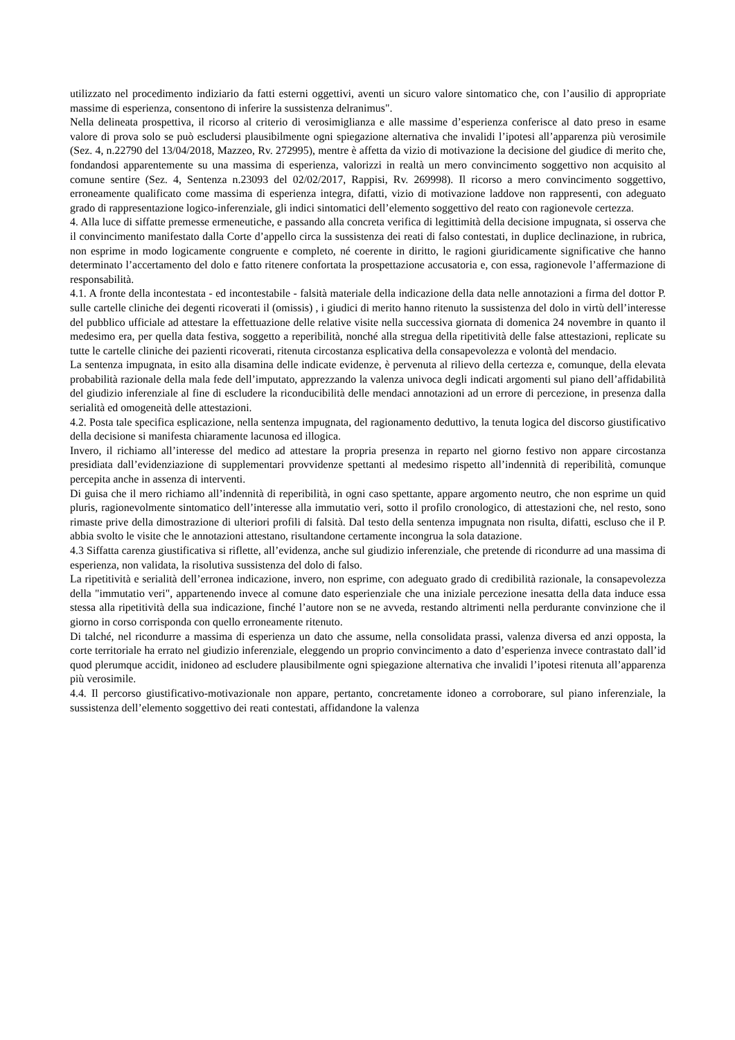utilizzato nel procedimento indiziario da fatti esterni oggettivi, aventi un sicuro valore sintomatico che, con l’ausilio di appropriate massime di esperienza, consentono di inferire la sussistenza delranimus".
Nella delineata prospettiva, il ricorso al criterio di verosimiglianza e alle massime d’esperienza conferisce al dato preso in esame valore di prova solo se può escludersi plausibilmente ogni spiegazione alternativa che invalidi l’ipotesi all’apparenza più verosimile (Sez. 4, n.22790 del 13/04/2018, Mazzeo, Rv. 272995), mentre è affetta da vizio di motivazione la decisione del giudice di merito che, fondandosi apparentemente su una massima di esperienza, valorizzi in realtà un mero convincimento soggettivo non acquisito al comune sentire (Sez. 4, Sentenza n.23093 del 02/02/2017, Rappisi, Rv. 269998). Il ricorso a mero convincimento soggettivo, erroneamente qualificato come massima di esperienza integra, difatti, vizio di motivazione laddove non rappresenti, con adeguato grado di rappresentazione logico-inferenziale, gli indici sintomatici dell’elemento soggettivo del reato con ragionevole certezza.
4. Alla luce di siffatte premesse ermeneutiche, e passando alla concreta verifica di legittimità della decisione impugnata, si osserva che il convincimento manifestato dalla Corte d’appello circa la sussistenza dei reati di falso contestati, in duplice declinazione, in rubrica, non esprime in modo logicamente congruente e completo, né coerente in diritto, le ragioni giuridicamente significative che hanno determinato l’accertamento del dolo e fatto ritenere confortata la prospettazione accusatoria e, con essa, ragionevole l’affermazione di responsabilità.
4.1. A fronte della incontestata - ed incontestabile - falsità materiale della indicazione della data nelle annotazioni a firma del dottor P. sulle cartelle cliniche dei degenti ricoverati il (omissis) , i giudici di merito hanno ritenuto la sussistenza del dolo in virtù dell’interesse del pubblico ufficiale ad attestare la effettuazione delle relative visite nella successiva giornata di domenica 24 novembre in quanto il medesimo era, per quella data festiva, soggetto a reperibilità, nonché alla stregua della ripetitività delle false attestazioni, replicate su tutte le cartelle cliniche dei pazienti ricoverati, ritenuta circostanza esplicativa della consapevolezza e volontà del mendacio.
La sentenza impugnata, in esito alla disamina delle indicate evidenze, è pervenuta al rilievo della certezza e, comunque, della elevata probabilità razionale della mala fede dell’imputato, apprezzando la valenza univoca degli indicati argomenti sul piano dell’affidabilità del giudizio inferenziale al fine di escludere la riconducibilità delle mendaci annotazioni ad un errore di percezione, in presenza dalla serialità ed omogeneità delle attestazioni.
4.2. Posta tale specifica esplicazione, nella sentenza impugnata, del ragionamento deduttivo, la tenuta logica del discorso giustificativo della decisione si manifesta chiaramente lacunosa ed illogica.
Invero, il richiamo all’interesse del medico ad attestare la propria presenza in reparto nel giorno festivo non appare circostanza presidiata dall’evidenziazione di supplementari provvidenze spettanti al medesimo rispetto all’indennità di reperibilità, comunque percepita anche in assenza di interventi.
Di guisa che il mero richiamo all’indennità di reperibilità, in ogni caso spettante, appare argomento neutro, che non esprime un quid pluris, ragionevolmente sintomatico dell’interesse alla immutatio veri, sotto il profilo cronologico, di attestazioni che, nel resto, sono rimaste prive della dimostrazione di ulteriori profili di falsità. Dal testo della sentenza impugnata non risulta, difatti, escluso che il P. abbia svolto le visite che le annotazioni attestano, risultandone certamente incongrua la sola datazione.
4.3 Siffatta carenza giustificativa si riflette, all’evidenza, anche sul giudizio inferenziale, che pretende di ricondurre ad una massima di esperienza, non validata, la risolutiva sussistenza del dolo di falso.
La ripetitività e serialità dell’erronea indicazione, invero, non esprime, con adeguato grado di credibilità razionale, la consapevolezza della "immutatio veri", appartenendo invece al comune dato esperienziale che una iniziale percezione inesatta della data induce essa stessa alla ripetitività della sua indicazione, finché l’autore non se ne avveda, restando altrimenti nella perdurante convinzione che il giorno in corso corrisponda con quello erroneamente ritenuto.
Di talché, nel ricondurre a massima di esperienza un dato che assume, nella consolidata prassi, valenza diversa ed anzi opposta, la corte territoriale ha errato nel giudizio inferenziale, eleggendo un proprio convincimento a dato d’esperienza invece contrastato dall’id quod plerumque accidit, inidoneo ad escludere plausibilmente ogni spiegazione alternativa che invalidi l’ipotesi ritenuta all’apparenza più verosimile.
4.4. Il percorso giustificativo-motivazionale non appare, pertanto, concretamente idoneo a corroborare, sul piano inferenziale, la sussistenza dell’elemento soggettivo dei reati contestati, affidandone la valenza